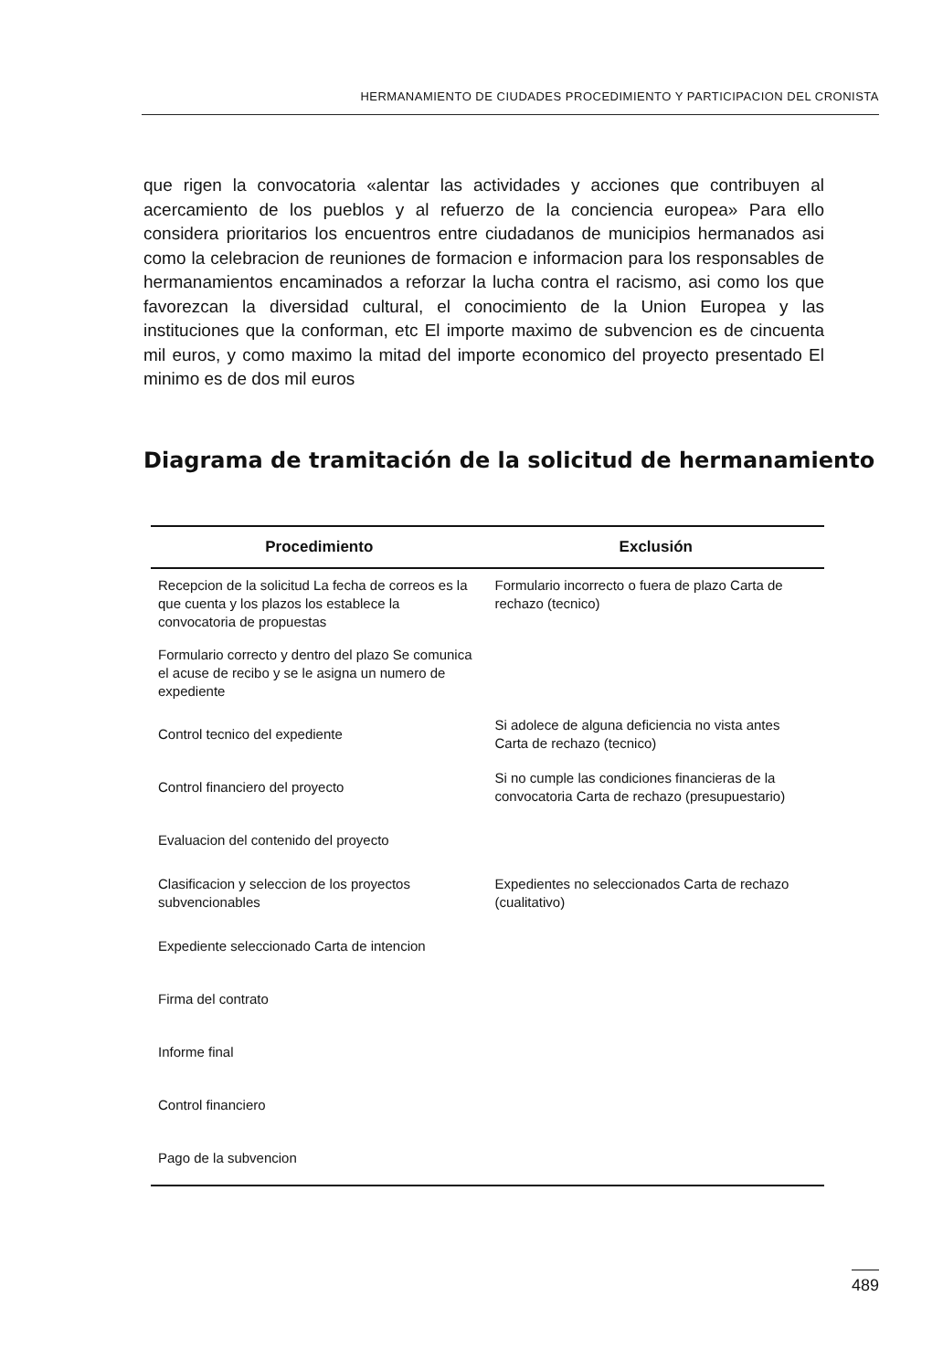HERMANAMIENTO DE CIUDADES PROCEDIMIENTO Y PARTICIPACION DEL CRONISTA
que rigen la convocatoria «alentar las actividades y acciones que contribuyen al acercamiento de los pueblos y al refuerzo de la conciencia europea» Para ello considera prioritarios los encuentros entre ciudadanos de municipios hermanados asi como la celebracion de reuniones de formacion e informacion para los responsables de hermanamientos encaminados a reforzar la lucha contra el racismo, asi como los que favorezcan la diversidad cultural, el conocimiento de la Union Europea y las instituciones que la conforman, etc El importe maximo de subvencion es de cincuenta mil euros, y como maximo la mitad del importe economico del proyecto presentado El minimo es de dos mil euros
Diagrama de tramitación de la solicitud de hermanamiento
| Procedimiento | Exclusión |
| --- | --- |
| Recepcion de la solicitud La fecha de correos es la que cuenta y los plazos los establece la convocatoria de propuestas | Formulario incorrecto o fuera de plazo Carta de rechazo (tecnico) |
| Formulario correcto y dentro del plazo Se comunica el acuse de recibo y se le asigna un numero de expediente | |
| Control tecnico del expediente | Si adolece de alguna deficiencia no vista antes Carta de rechazo (tecnico) |
| Control financiero del proyecto | Si no cumple las condiciones financieras de la convocatoria Carta de rechazo (presupuestario) |
| Evaluacion del contenido del proyecto | |
| Clasificacion y seleccion de los proyectos subvencionables | Expedientes no seleccionados Carta de rechazo (cualitativo) |
| Expediente seleccionado Carta de intencion | |
| Firma del contrato | |
| Informe final | |
| Control financiero | |
| Pago de la subvencion | |
489